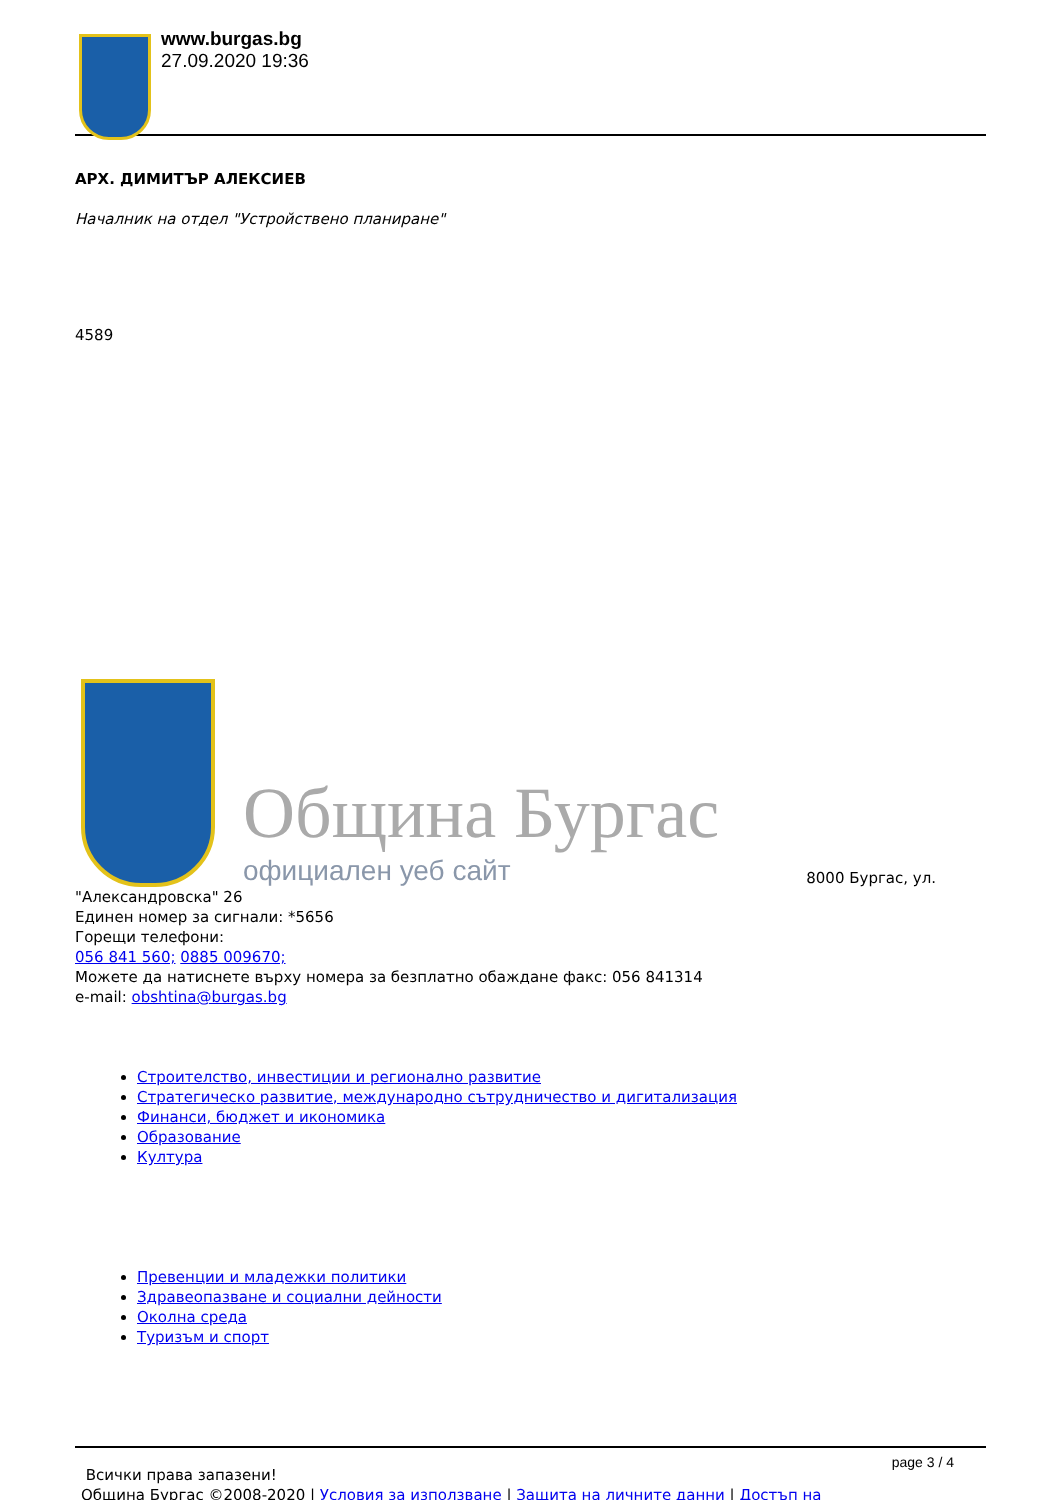www.burgas.bg
27.09.2020 19:36
АРХ. ДИМИТЪР АЛЕКСИЕВ
Началник на отдел "Устройствено планиране"
4589
Община Бургас
официален уеб сайт
8000 Бургас, ул.
"Александровска" 26
Единен номер за сигнали: *5656
Горещи телефони:
056 841 560; 0885 009670;
Можете да натиснете върху номера за безплатно обаждане факс: 056 841314
e-mail: obshtina@burgas.bg
Строителство, инвестиции и регионално развитие
Стратегическо развитие, международно сътрудничество и дигитализация
Финанси, бюджет и икономика
Образование
Култура
Превенции и младежки политики
Здравеопазване и социални дейности
Околна среда
Туризъм и спорт
Всички права запазени!
Община Бургас ©2008-2020 | Условия за използване | Защита на личните данни | Достъп на
page 3 / 4